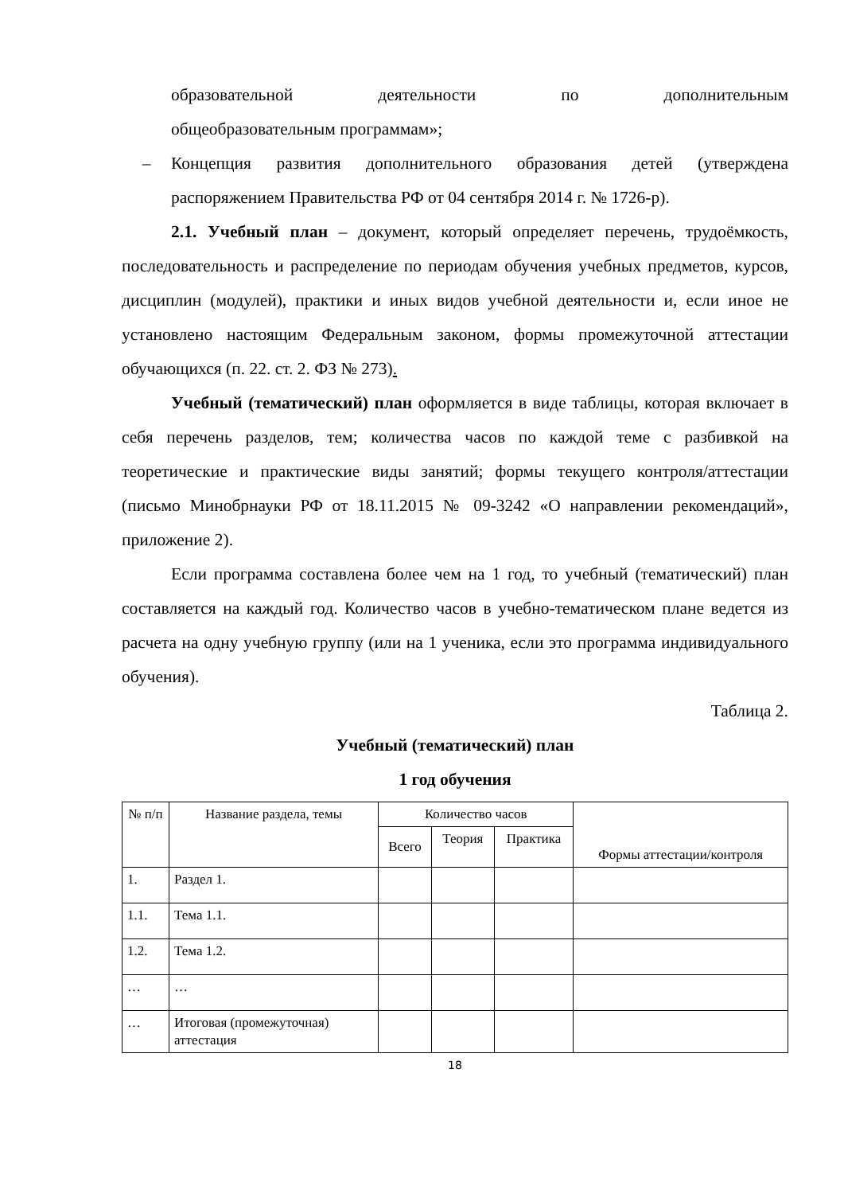образовательной деятельности по дополнительным
общеобразовательным программам»;
– Концепция развития дополнительного образования детей (утверждена распоряжением Правительства РФ от 04 сентября 2014 г. № 1726-р).
2.1. Учебный план – документ, который определяет перечень, трудоёмкость, последовательность и распределение по периодам обучения учебных предметов, курсов, дисциплин (модулей), практики и иных видов учебной деятельности и, если иное не установлено настоящим Федеральным законом, формы промежуточной аттестации обучающихся (п. 22. ст. 2. ФЗ № 273).
Учебный (тематический) план оформляется в виде таблицы, которая включает в себя перечень разделов, тем; количества часов по каждой теме с разбивкой на теоретические и практические виды занятий; формы текущего контроля/аттестации (письмо Минобрнауки РФ от 18.11.2015 № 09-3242 «О направлении рекомендаций», приложение 2).
Если программа составлена более чем на 1 год, то учебный (тематический) план составляется на каждый год. Количество часов в учебно-тематическом плане ведется из расчета на одну учебную группу (или на 1 ученика, если это программа индивидуального обучения).
Таблица 2.
Учебный (тематический) план
1 год обучения
| № п/п | Название раздела, темы | Количество часов | | | Формы аттестации/контроля |
| --- | --- | --- | --- | --- | --- |
| | | Всего | Теория | Практика | |
| 1. | Раздел 1. | | | | |
| 1.1. | Тема 1.1. | | | | |
| 1.2. | Тема 1.2. | | | | |
| … | … | | | | |
| … | Итоговая (промежуточная) аттестация | | | | |
18